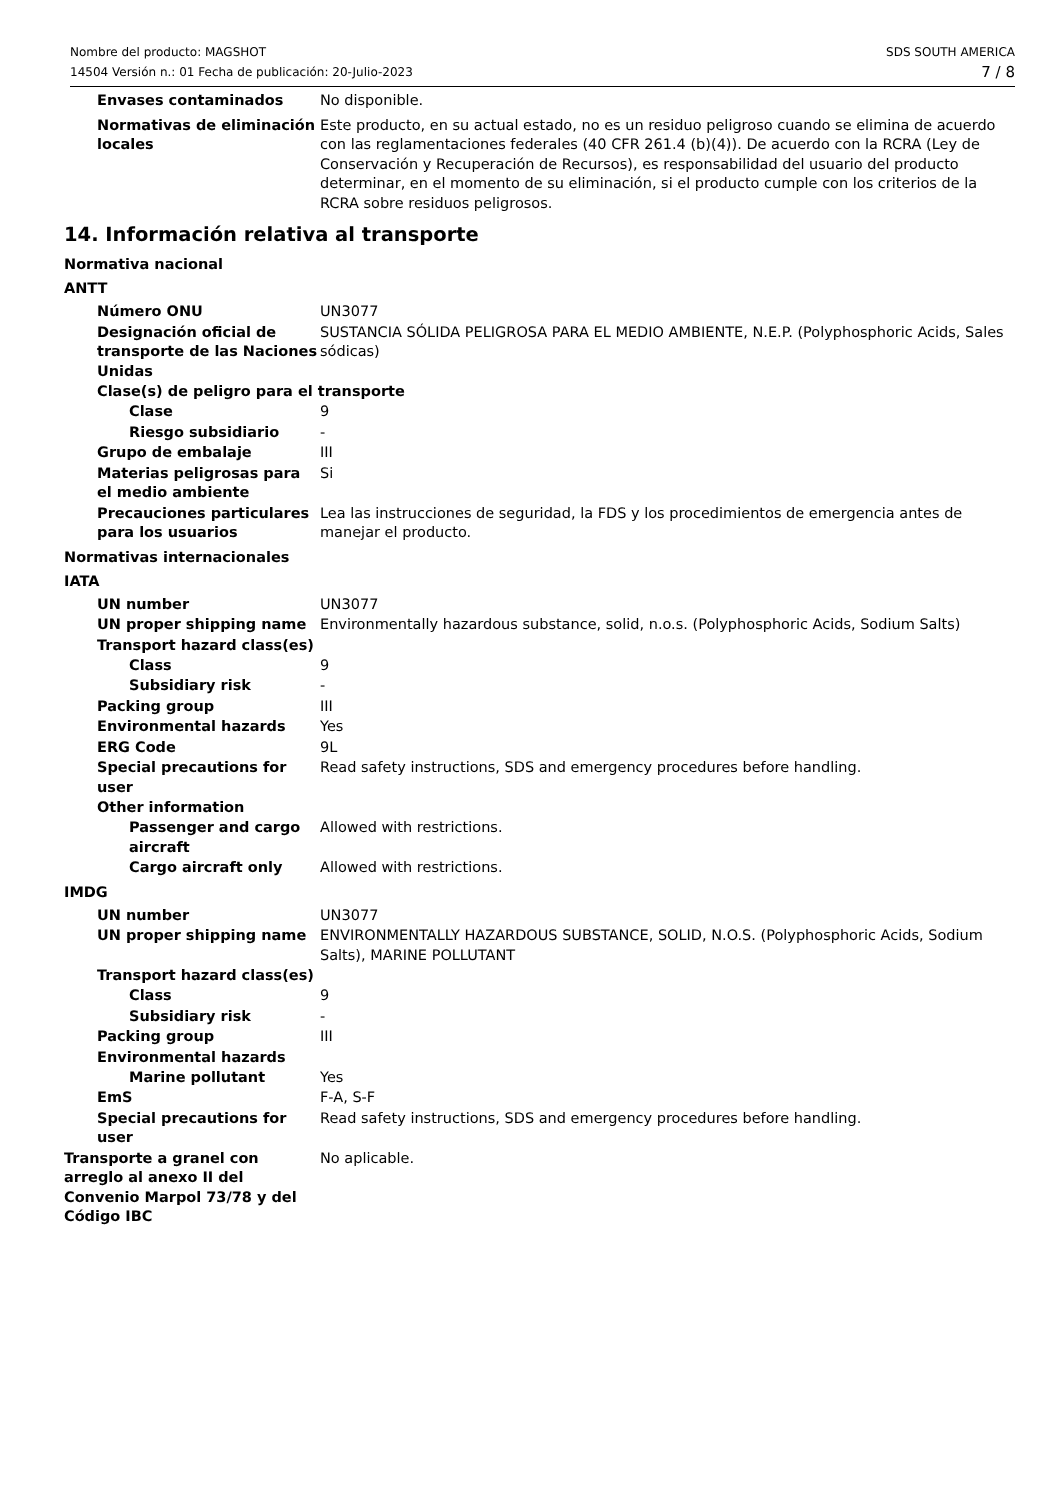Nombre del producto: MAGSHOT
14504 Versión n.: 01 Fecha de publicación: 20-Julio-2023
SDS SOUTH AMERICA
7 / 8
Envases contaminados No disponible.
Normativas de eliminación locales
Este producto, en su actual estado, no es un residuo peligroso cuando se elimina de acuerdo con las reglamentaciones federales (40 CFR 261.4 (b)(4)). De acuerdo con la RCRA (Ley de Conservación y Recuperación de Recursos), es responsabilidad del usuario del producto determinar, en el momento de su eliminación, si el producto cumple con los criterios de la RCRA sobre residuos peligrosos.
14. Información relativa al transporte
Normativa nacional
ANTT
Número ONU UN3077
Designación oficial de transporte de las Naciones Unidas
SUSTANCIA SÓLIDA PELIGROSA PARA EL MEDIO AMBIENTE, N.E.P. (Polyphosphoric Acids, Sales sódicas)
Clase(s) de peligro para el transporte
Clase 9
Riesgo subsidiario -
Grupo de embalaje III
Materias peligrosas para el medio ambiente
Si
Precauciones particulares para los usuarios
Lea las instrucciones de seguridad, la FDS y los procedimientos de emergencia antes de manejar el producto.
Normativas internacionales
IATA
UN number UN3077
UN proper shipping name Environmentally hazardous substance, solid, n.o.s. (Polyphosphoric Acids, Sodium Salts)
Transport hazard class(es)
Class 9
Subsidiary risk -
Packing group III
Environmental hazards Yes
ERG Code 9L
Special precautions for user
Read safety instructions, SDS and emergency procedures before handling.
Other information
Passenger and cargo aircraft
Allowed with restrictions.
Cargo aircraft only Allowed with restrictions.
IMDG
UN number UN3077
UN proper shipping name ENVIRONMENTALLY HAZARDOUS SUBSTANCE, SOLID, N.O.S. (Polyphosphoric Acids, Sodium Salts), MARINE POLLUTANT
Transport hazard class(es)
Class 9
Subsidiary risk -
Packing group III
Environmental hazards
Marine pollutant Yes
EmS F-A, S-F
Special precautions for user
Read safety instructions, SDS and emergency procedures before handling.
Transporte a granel con arreglo al anexo II del Convenio Marpol 73/78 y del Código IBC
No aplicable.